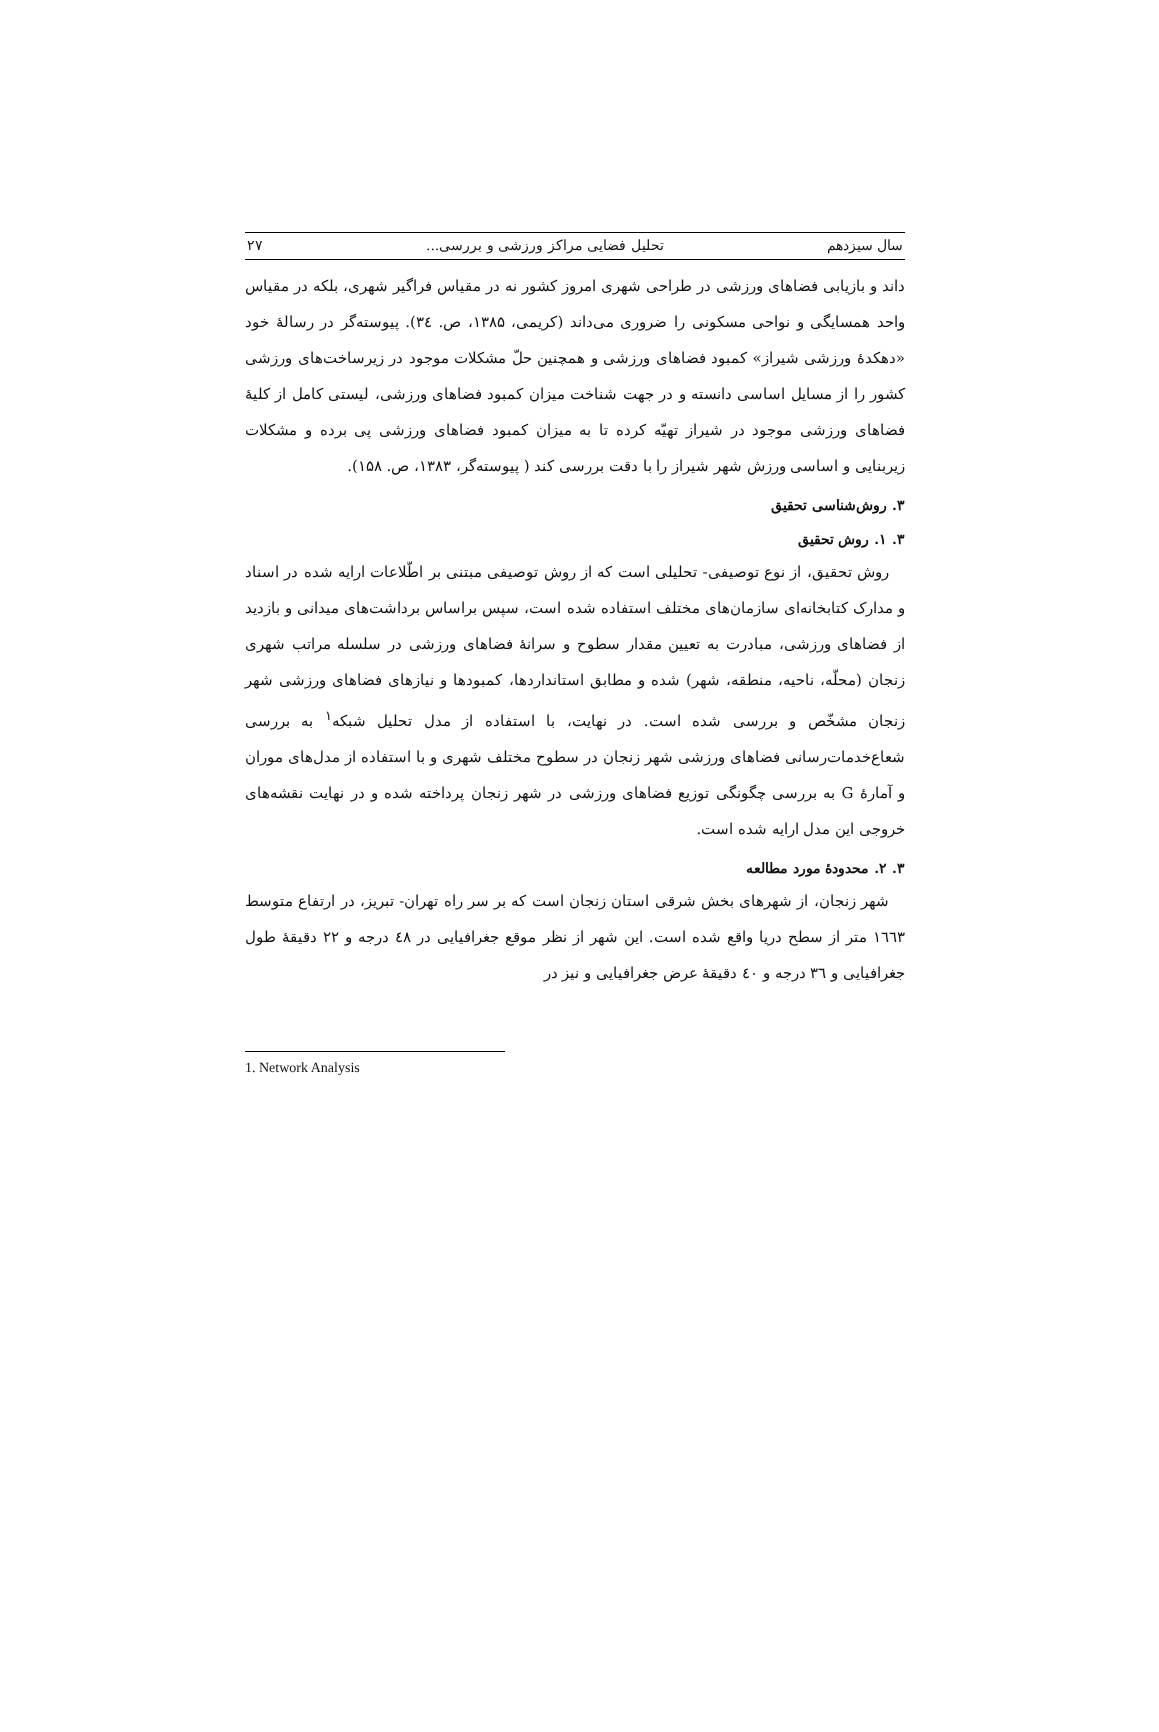سال سیزدهم تحلیل فضایی مراکز ورزشی و بررسی... ۲۷
داند و بازیابی فضاهای ورزشی در طراحی شهری امروز کشور نه در مقیاس فراگیر شهری، بلکه در مقیاس واحد همسایگی و نواحی مسکونی را ضروری می‌داند (کریمی، ۱۳۸۵، ص. ۳٤). پیوسته‌گر در رسالهٔ خود «دهکدهٔ ورزشی شیراز» کمبود فضاهای ورزشی و همچنین حلّ مشکلات موجود در زیرساخت‌های ورزشی کشور را از مسایل اساسی دانسته و در جهت شناخت میزان کمبود فضاهای ورزشی، لیستی کامل از کلیهٔ فضاهای ورزشی موجود در شیراز تهیّه کرده تا به میزان کمبود فضاهای ورزشی پی برده و مشکلات زیربنایی و اساسی ورزش شهر شیراز را با دقت بررسی کند ( پیوسته‌گر، ۱۳۸۳، ص. ۱۵۸).
۳. روش‌شناسی تحقیق
۳. ۱. روش تحقیق
روش تحقیق، از نوع توصیفی- تحلیلی است که از روش توصیفی مبتنی بر اطّلاعات ارایه شده در اسناد و مدارک کتابخانه‌ای سازمان‌های مختلف استفاده شده است، سپس براساس برداشت‌های میدانی و بازدید از فضاهای ورزشی، مبادرت به تعیین مقدار سطوح و سرانهٔ فضاهای ورزشی در سلسله مراتب شهری زنجان (محلّه، ناحیه، منطقه، شهر) شده و مطابق استانداردها، کمبودها و نیازهای فضاهای ورزشی شهر زنجان مشخّص و بررسی شده است. در نهایت، با استفاده از مدل تحلیل شبکه<sup>۱</sup> به بررسی شعاع‌خدمات‌رسانی فضاهای ورزشی شهر زنجان در سطوح مختلف شهری و با استفاده از مدل‌های موران و آمارهٔ G به بررسی چگونگی توزیع فضاهای ورزشی در شهر زنجان پرداخته شده و در نهایت نقشه‌های خروجی این مدل ارایه شده است.
۳. ۲. محدودهٔ مورد مطالعه
شهر زنجان، از شهرهای بخش شرقی استان زنجان است که بر سر راه تهران- تبریز، در ارتفاع متوسط ۱٦٦۳ متر از سطح دریا واقع شده است. این شهر از نظر موقع جغرافیایی در ٤۸ درجه و ۲۲ دقیقهٔ طول جغرافیایی و ۳٦ درجه و ٤۰ دقیقهٔ عرض جغرافیایی و نیز در
1. Network Analysis